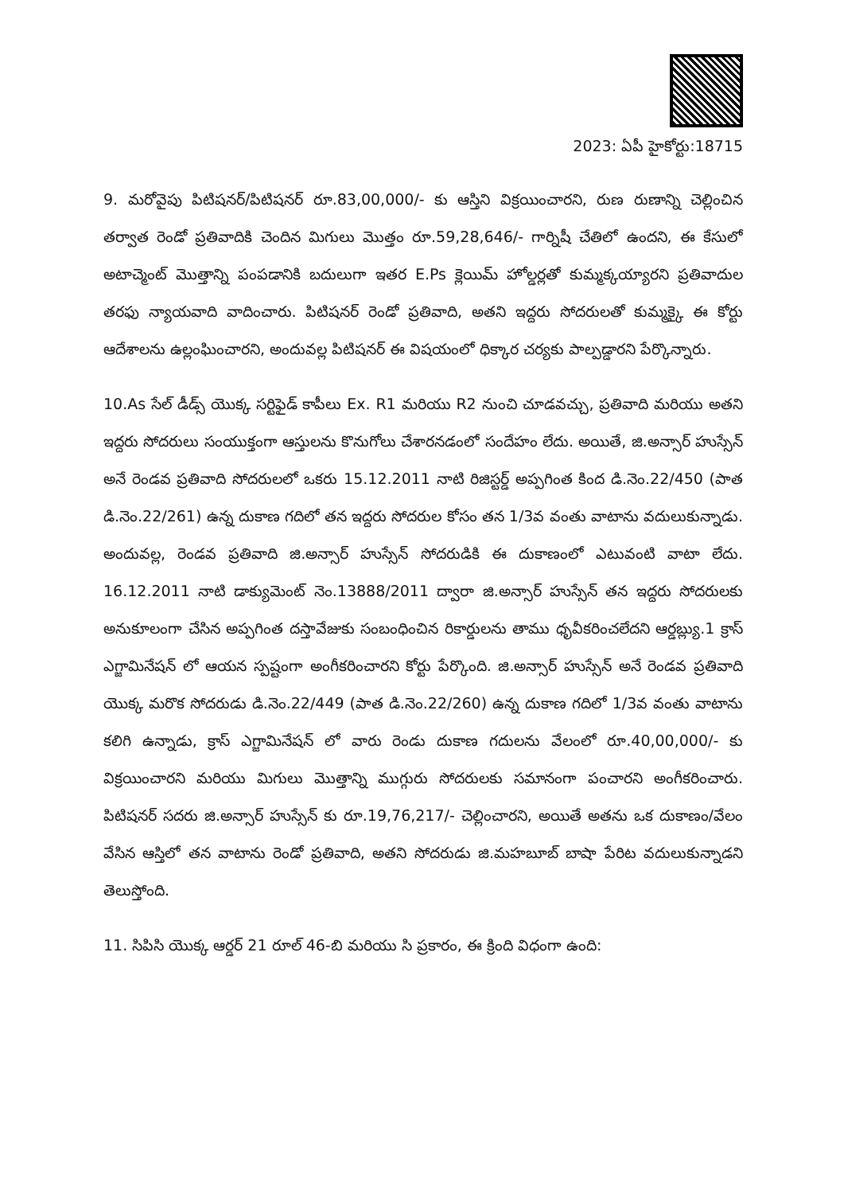2023: ఏపీ హైకోర్టు:18715
9. మరోవైపు పిటిషనర్/పిటిషనర్ రూ.83,00,000/- కు ఆస్తిని విక్రయించారని, రుణ రుణాన్ని చెల్లించిన తర్వాత రెండో ప్రతివాదికి చెందిన మిగులు మొత్తం రూ.59,28,646/- గార్నిషీ చేతిలో ఉందని, ఈ కేసులో అటాచ్మెంట్ మొత్తాన్ని పంపడానికి బదులుగా ఇతర E.Ps క్లెయిమ్ హోల్డర్లతో కుమ్మక్కయ్యారని ప్రతివాదుల తరఫు న్యాయవాది వాదించారు. పిటిషనర్ రెండో ప్రతివాది, అతని ఇద్దరు సోదరులతో కుమ్మక్కై ఈ కోర్టు ఆదేశాలను ఉల్లంఘించారని, అందువల్ల పిటిషనర్ ఈ విషయంలో ధిక్కార చర్యకు పాల్పడ్డారని పేర్కొన్నారు.
10.As సేల్ డీడ్స్ యొక్క సర్టిఫైడ్ కాపీలు Ex. R1 మరియు R2 నుంచి చూడవచ్చు, ప్రతివాది మరియు అతని ఇద్దరు సోదరులు సంయుక్తంగా ఆస్తులను కొనుగోలు చేశారనడంలో సందేహం లేదు. అయితే, జి.అన్సార్ హుస్సేన్ అనే రెండవ ప్రతివాది సోదరులలో ఒకరు 15.12.2011 నాటి రిజిస్టర్డ్ అప్పగింత కింద డి.నెం.22/450 (పాత డి.నెం.22/261) ఉన్న దుకాణ గదిలో తన ఇద్దరు సోదరుల కోసం తన 1/3వ వంతు వాటాను వదులుకున్నాడు. అందువల్ల, రెండవ ప్రతివాది జి.అన్సార్ హుస్సేన్ సోదరుడికి ఈ దుకాణంలో ఎటువంటి వాటా లేదు. 16.12.2011 నాటి డాక్యుమెంట్ నెం.13888/2011 ద్వారా జి.అన్సార్ హుస్సేన్ తన ఇద్దరు సోదరులకు అనుకూలంగా చేసిన అప్పగింత దస్తావేజుకు సంబంధించిన రికార్డులను తాము ధృవీకరించలేదని ఆర్డబ్ల్యు.1 క్రాస్ ఎగ్జామినేషన్ లో ఆయన స్పష్టంగా అంగీకరించారని కోర్టు పేర్కొంది. జి.అన్సార్ హుస్సేన్ అనే రెండవ ప్రతివాది యొక్క మరొక సోదరుడు డి.నెం.22/449 (పాత డి.నెం.22/260) ఉన్న దుకాణ గదిలో 1/3వ వంతు వాటాను కలిగి ఉన్నాడు, క్రాస్ ఎగ్జామినేషన్ లో వారు రెండు దుకాణ గదులను వేలంలో రూ.40,00,000/- కు విక్రయించారని మరియు మిగులు మొత్తాన్ని ముగ్గురు సోదరులకు సమానంగా పంచారని అంగీకరించారు. పిటిషనర్ సదరు జి.అన్సార్ హుస్సేన్ కు రూ.19,76,217/- చెల్లించారని, అయితే అతను ఒక దుకాణం/వేలం వేసిన ఆస్తిలో తన వాటాను రెండో ప్రతివాది, అతని సోదరుడు జి.మహబూబ్ బాషా పేరిట వదులుకున్నాడని తెలుస్తోంది.
11. సిపిసి యొక్క ఆర్డర్ 21 రూల్ 46-బి మరియు సి ప్రకారం, ఈ క్రింది విధంగా ఉంది: